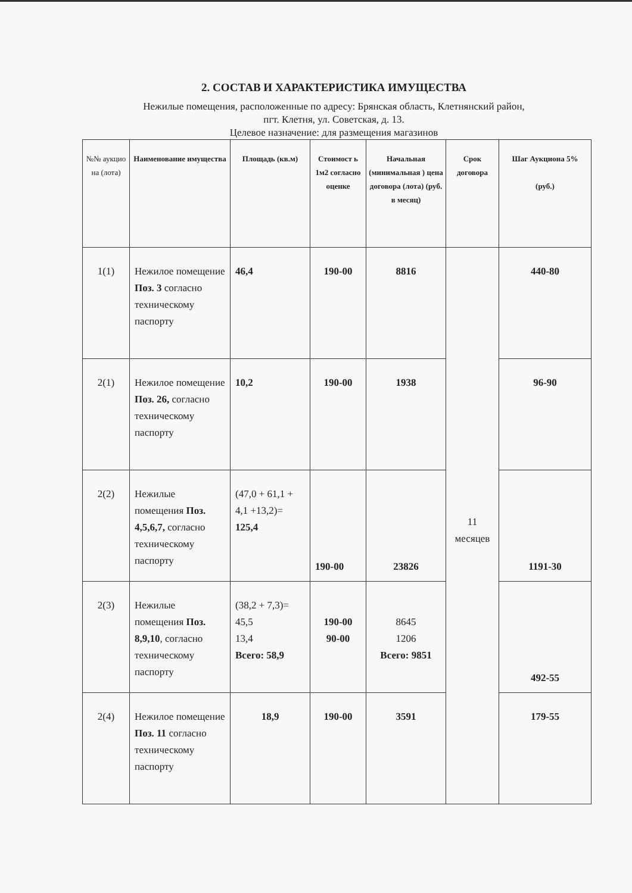2. СОСТАВ И ХАРАКТЕРИСТИКА ИМУЩЕСТВА
Нежилые помещения, расположенные по адресу: Брянская область, Клетнянский район,
пгт. Клетня, ул. Советская, д. 13.
Целевое назначение: для размещения магазинов
| №№ аукцио на (лота) | Наименование имущества | Площадь (кв.м) | Стоимост ь 1м2 согласно оценке | Начальная (минимальная ) цена договора (лота) (руб. в месяц) | Срок договора | Шаг Аукциона 5% (руб.) |
| --- | --- | --- | --- | --- | --- | --- |
| 1(1) | Нежилое помещение Поз. 3 согласно техническому паспорту | 46,4 | 190-00 | 8816 | 11 месяцев | 440-80 |
| 2(1) | Нежилое помещение Поз. 26, согласно техническому паспорту | 10,2 | 190-00 | 1938 | | 96-90 |
| 2(2) | Нежилые помещения Поз. 4,5,6,7, согласно техническому паспорту | (47,0 + 61,1 + 4,1 +13,2)= 125,4 | 190-00 | 23826 | | 1191-30 |
| 2(3) | Нежилые помещения Поз. 8,9,10 , согласно техническому паспорту | (38,2 + 7,3)= 45,5 13,4 Всего: 58,9 | 190-00 90-00 | 8645 1206 Всего: 9851 | | 492-55 |
| 2(4) | Нежилое помещение Поз. 11 согласно техническому паспорту | 18,9 | 190-00 | 3591 | | 179-55 |